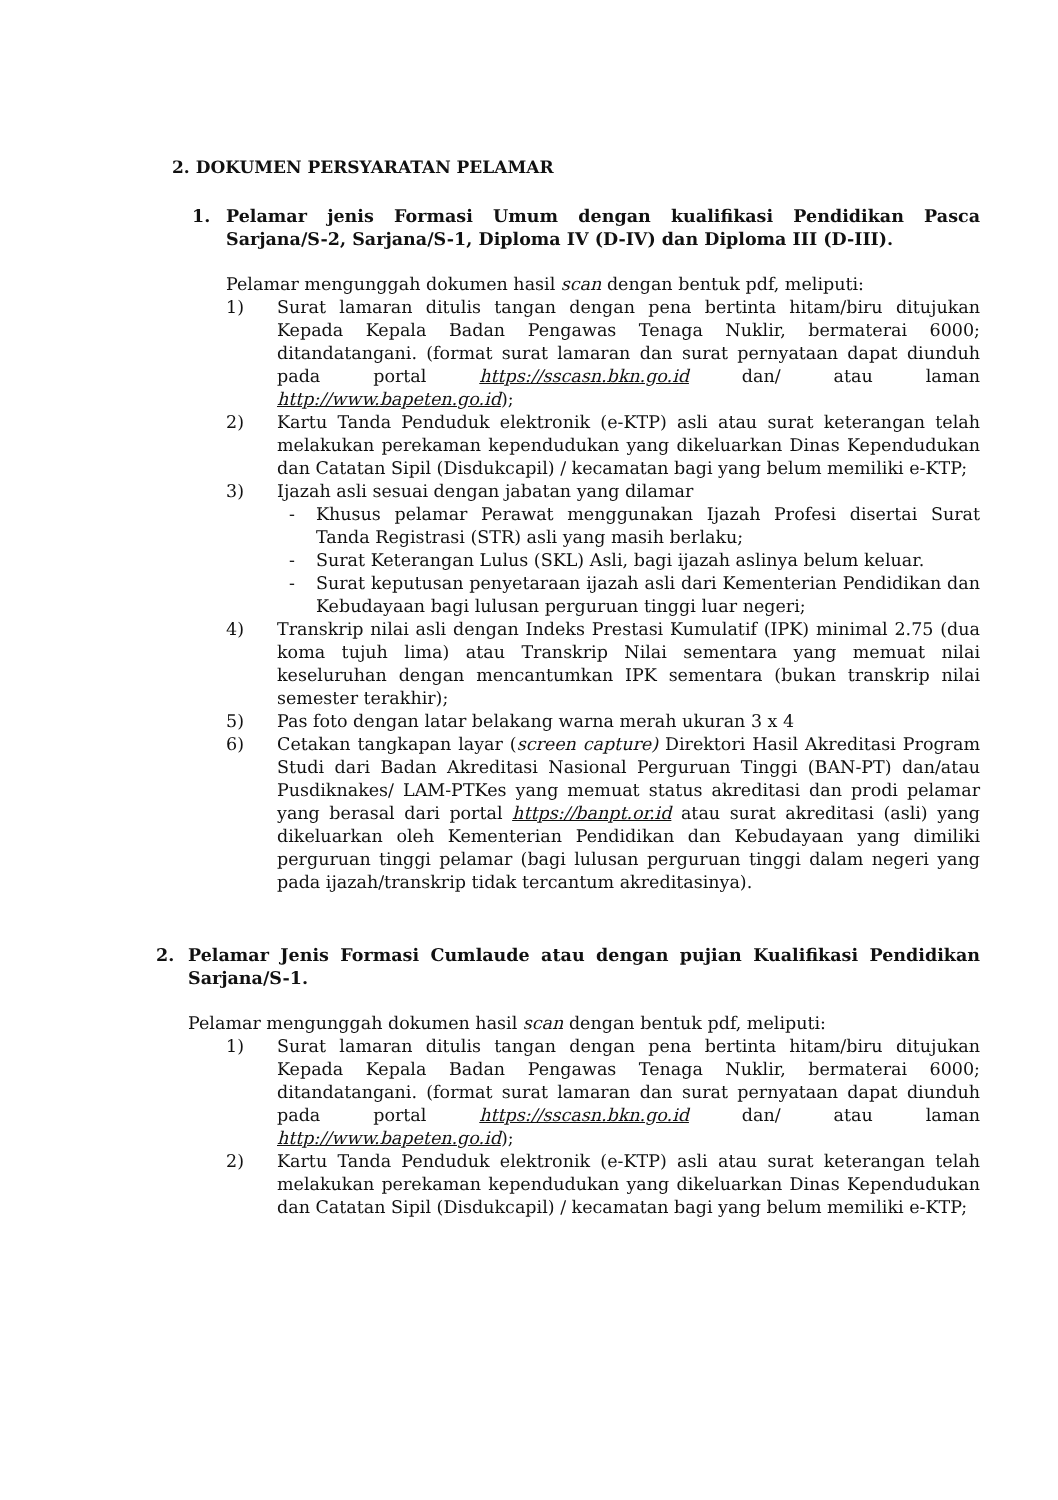2. DOKUMEN PERSYARATAN PELAMAR
1. Pelamar jenis Formasi Umum dengan kualifikasi Pendidikan Pasca Sarjana/S-2, Sarjana/S-1, Diploma IV (D-IV) dan Diploma III (D-III).
Pelamar mengunggah dokumen hasil scan dengan bentuk pdf, meliputi:
1) Surat lamaran ditulis tangan dengan pena bertinta hitam/biru ditujukan Kepada Kepala Badan Pengawas Tenaga Nuklir, bermaterai 6000; ditandatangani. (format surat lamaran dan surat pernyataan dapat diunduh pada portal https://sscasn.bkn.go.id dan/ atau laman http://www.bapeten.go.id);
2) Kartu Tanda Penduduk elektronik (e-KTP) asli atau surat keterangan telah melakukan perekaman kependudukan yang dikeluarkan Dinas Kependudukan dan Catatan Sipil (Disdukcapil) / kecamatan bagi yang belum memiliki e-KTP;
3) Ijazah asli sesuai dengan jabatan yang dilamar
- Khusus pelamar Perawat menggunakan Ijazah Profesi disertai Surat Tanda Registrasi (STR) asli yang masih berlaku;
- Surat Keterangan Lulus (SKL) Asli, bagi ijazah aslinya belum keluar.
- Surat keputusan penyetaraan ijazah asli dari Kementerian Pendidikan dan Kebudayaan bagi lulusan perguruan tinggi luar negeri;
4) Transkrip nilai asli dengan Indeks Prestasi Kumulatif (IPK) minimal 2.75 (dua koma tujuh lima) atau Transkrip Nilai sementara yang memuat nilai keseluruhan dengan mencantumkan IPK sementara (bukan transkrip nilai semester terakhir);
5) Pas foto dengan latar belakang warna merah ukuran 3 x 4
6) Cetakan tangkapan layar (screen capture) Direktori Hasil Akreditasi Program Studi dari Badan Akreditasi Nasional Perguruan Tinggi (BAN-PT) dan/atau Pusdiknakes/ LAM-PTKes yang memuat status akreditasi dan prodi pelamar yang berasal dari portal https://banpt.or.id atau surat akreditasi (asli) yang dikeluarkan oleh Kementerian Pendidikan dan Kebudayaan yang dimiliki perguruan tinggi pelamar (bagi lulusan perguruan tinggi dalam negeri yang pada ijazah/transkrip tidak tercantum akreditasinya).
2. Pelamar Jenis Formasi Cumlaude atau dengan pujian Kualifikasi Pendidikan Sarjana/S-1.
Pelamar mengunggah dokumen hasil scan dengan bentuk pdf, meliputi:
1) Surat lamaran ditulis tangan dengan pena bertinta hitam/biru ditujukan Kepada Kepala Badan Pengawas Tenaga Nuklir, bermaterai 6000; ditandatangani. (format surat lamaran dan surat pernyataan dapat diunduh pada portal https://sscasn.bkn.go.id dan/ atau laman http://www.bapeten.go.id);
2) Kartu Tanda Penduduk elektronik (e-KTP) asli atau surat keterangan telah melakukan perekaman kependudukan yang dikeluarkan Dinas Kependudukan dan Catatan Sipil (Disdukcapil) / kecamatan bagi yang belum memiliki e-KTP;